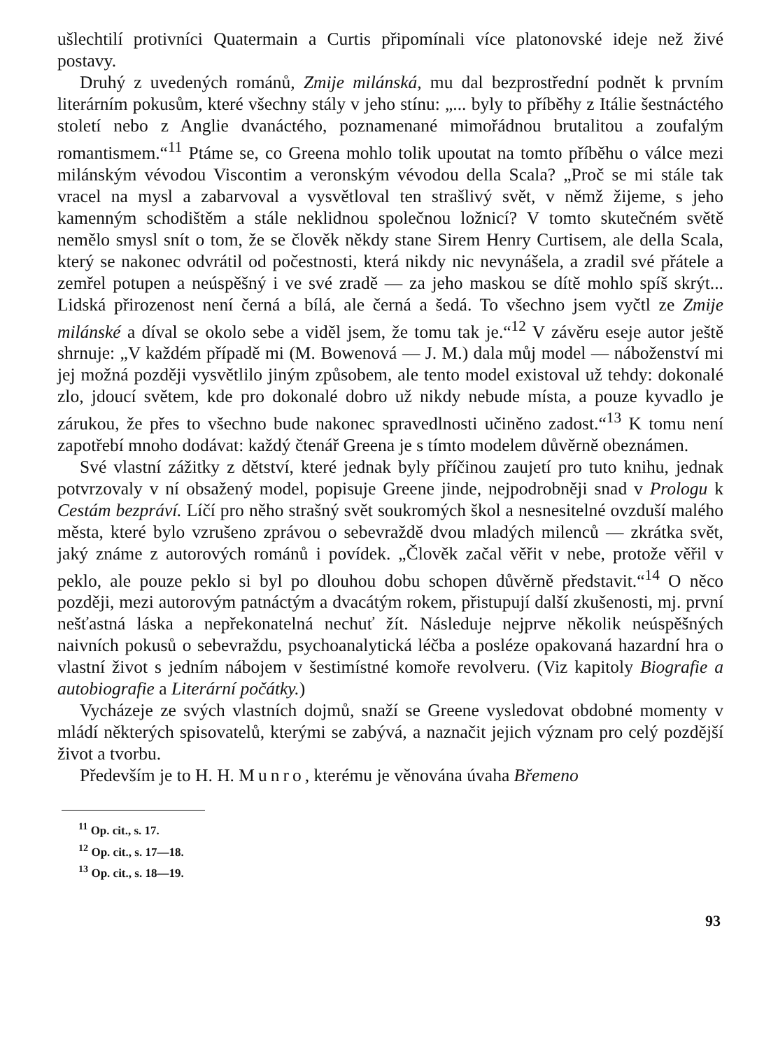ušlechtilí protivníci Quatermain a Curtis připomínali více platonovské ideje než živé postavy.
Druhý z uvedených románů, Zmije milánská, mu dal bezprostřední podnět k prvním literárním pokusům, které všechny stály v jeho stínu: „... byly to příběhy z Itálie šestnáctého století nebo z Anglie dvanáctého, poznamenané mimořádnou brutalitou a zoufalým romantismem.“<sup>11</sup> Ptáme se, co Greena mohlo tolik upoutat na tomto příběhu o válce mezi milánským vévodou Viscontim a veronským vévodou della Scala? „Proč se mi stále tak vracel na mysl a zabarvoval a vysvětloval ten strašlivý svět, v němž žijeme, s jeho kamenným schodištěm a stále neklidnou společnou ložnicí? V tomto skutečném světě nemělo smysl snít o tom, že se člověk někdy stane Sirem Henry Curtisem, ale della Scala, který se nakonec odvrátil od počestnosti, která nikdy nic nevynášela, a zradil své přátele a zemřel potupen a neúspěšný i ve své zradě — za jeho maskou se dítě mohlo spíš skrýt... Lidská přirozenost není černá a bílá, ale černá a šedá. To všechno jsem vyčtl ze Zmije milánské a díval se okolo sebe a viděl jsem, že tomu tak je.“<sup>12</sup> V závěru eseje autor ještě shrnuje: „V každém případě mi (M. Bowenová — J. M.) dala můj model — náboženství mi jej možná později vysvětlilo jiným způsobem, ale tento model existoval už tehdy: dokonalé zlo, jdoucí světem, kde pro dokonalé dobro už nikdy nebude místa, a pouze kyvadlo je zárukou, že přes to všechno bude nakonec spravedlnosti učiněno zadost.“<sup>13</sup> K tomu není zapotřebí mnoho dodávat: každý čtenář Greena je s tímto modelem důvěrně obeznámen.
Své vlastní zážitky z dětství, které jednak byly příčinou zaujetí pro tuto knihu, jednak potvrzovaly v ní obsažený model, popisuje Greene jinde, nejpodrobněji snad v Prologu k Cestám bezpráví. Líčí pro něho strašný svět soukromých škol a nesnesitelné ovzduší malého města, které bylo vzrušeno zprávou o sebevraždě dvou mladých milenců — zkrátka svět, jaký známe z autorových románů i povídek. „Člověk začal věřit v nebe, protože věřil v peklo, ale pouze peklo si byl po dlouhou dobu schopen důvěrně představit.“<sup>14</sup> O něco později, mezi autorovým patnáctým a dvacátým rokem, přistupují další zkušenosti, mj. první nešťastná láska a nepřekonatelná nechuť žít. Následuje nejprve několik neúspěšných naivních pokusů o sebevraždu, psychoanalytická léčba a posléze opakovaná hazardní hra o vlastní život s jedním nábojem v šestimístné komoře revolveru. (Viz kapitoly Biografie a autobiografie a Literární počátky.)
Vycházeje ze svých vlastních dojmů, snaží se Greene vysledovat obdobné momenty v mládí některých spisovatelů, kterými se zabývá, a naznačit jejich význam pro celý pozdější život a tvorbu.
Především je to H. H. Munro, kterému je věnována úvaha Břemeno
<sup>11</sup> Op. cit., s. 17.
<sup>12</sup> Op. cit., s. 17—18.
<sup>13</sup> Op. cit., s. 18—19.
93